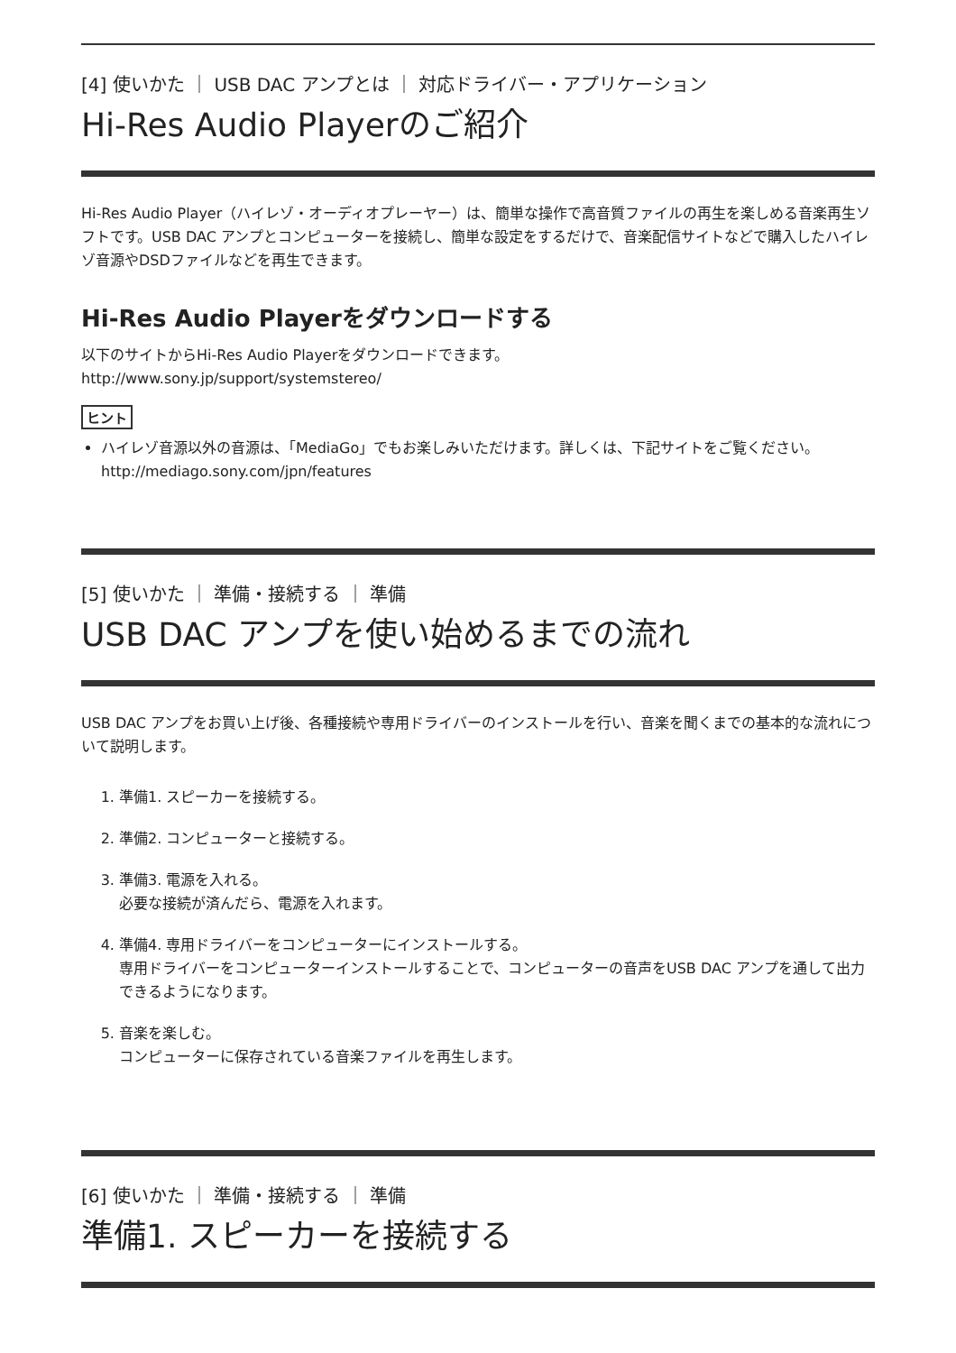[4] 使いかた ｜ USB DAC アンプとは ｜ 対応ドライバー・アプリケーション
Hi-Res Audio Playerのご紹介
Hi-Res Audio Player（ハイレゾ・オーディオプレーヤー）は、簡単な操作で高音質ファイルの再生を楽しめる音楽再生ソフトです。USB DAC アンプとコンピューターを接続し、簡単な設定をするだけで、音楽配信サイトなどで購入したハイレゾ音源やDSDファイルなどを再生できます。
Hi-Res Audio Playerをダウンロードする
以下のサイトからHi-Res Audio Playerをダウンロードできます。
http://www.sony.jp/support/systemstereo/
ヒント
ハイレゾ音源以外の音源は、「MediaGo」でもお楽しみいただけます。詳しくは、下記サイトをご覧ください。
http://mediago.sony.com/jpn/features
[5] 使いかた ｜ 準備・接続する ｜ 準備
USB DAC アンプを使い始めるまでの流れ
USB DAC アンプをお買い上げ後、各種接続や専用ドライバーのインストールを行い、音楽を聞くまでの基本的な流れについて説明します。
1. 準備1. スピーカーを接続する。
2. 準備2. コンピューターと接続する。
3. 準備3. 電源を入れる。
必要な接続が済んだら、電源を入れます。
4. 準備4. 専用ドライバーをコンピューターにインストールする。
専用ドライバーをコンピューターインストールすることで、コンピューターの音声をUSB DAC アンプを通して出力できるようになります。
5. 音楽を楽しむ。
コンピューターに保存されている音楽ファイルを再生します。
[6] 使いかた ｜ 準備・接続する ｜ 準備
準備1. スピーカーを接続する